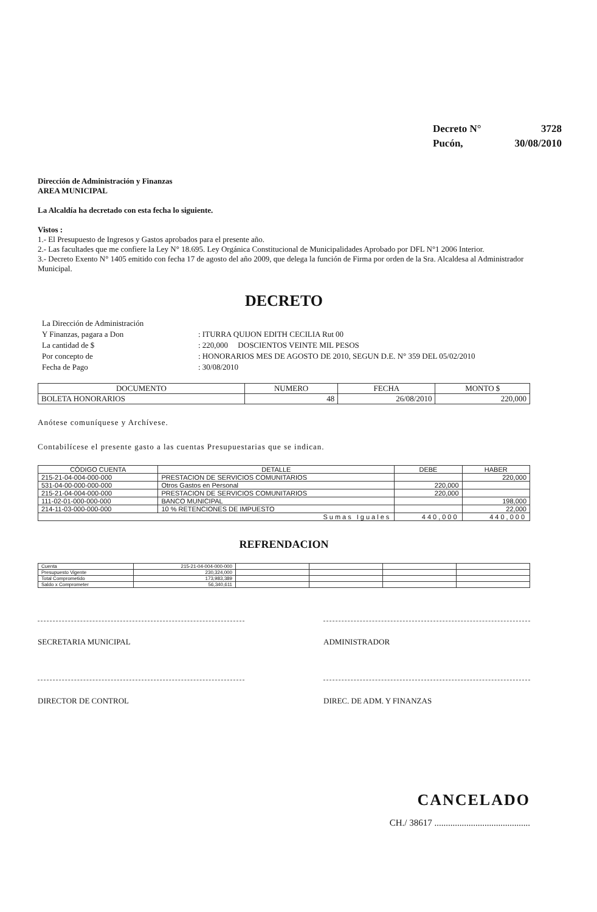| Decreto N° | 3728 |
| Pucón, | 30/08/2010 |
Dirección de Administración y Finanzas
AREA MUNICIPAL
La Alcaldía ha decretado con esta fecha lo siguiente.
Vistos :
1.- El Presupuesto de Ingresos y Gastos aprobados para el presente año.
2.- Las facultades que me confiere la Ley N° 18.695. Ley Orgánica Constitucional de Municipalidades Aprobado por DFL N°1 2006 Interior.
3.- Decreto Exento N° 1405 emitido con fecha 17 de agosto del año 2009, que delega la función de Firma por orden de la Sra. Alcaldesa al Administrador Municipal.
DECRETO
| La Dirección de Administración | |
| Y Finanzas, pagara a Don | : ITURRA QUIJON EDITH CECILIA Rut 00 |
| La cantidad de $ | : 220,000 DOSCIENTOS VEINTE MIL PESOS |
| Por concepto de | : HONORARIOS MES DE AGOSTO DE 2010, SEGUN D.E. N° 359 DEL 05/02/2010 |
| Fecha de Pago | : 30/08/2010 |
| DOCUMENTO | NUMERO | FECHA | MONTO $ |
| --- | --- | --- | --- |
| BOLETA HONORARIOS | 48 | 26/08/2010 | 220,000 |
Anótese comuníquese y Archívese.
Contabilícese el presente gasto a las cuentas Presupuestarias que se indican.
| CÓDIGO CUENTA | DETALLE | DEBE | HABER |
| --- | --- | --- | --- |
| 215-21-04-004-000-000 | PRESTACION DE SERVICIOS COMUNITARIOS | | 220,000 |
| 531-04-00-000-000-000 | Otros Gastos en Personal | 220,000 | |
| 215-21-04-004-000-000 | PRESTACION DE SERVICIOS COMUNITARIOS | 220,000 | |
| 111-02-01-000-000-000 | BANCO MUNICIPAL | | 198,000 |
| 214-11-03-000-000-000 | 10 % RETENCIONES DE IMPUESTO | | 22,000 |
| Sumas Iguales | | 440,000 | 440,000 |
REFRENDACION
| Cuenta | 215-21-04-004-000-000 | | | | |
| Presupuesto Vigente | 230,324,000 | | | | |
| Total Comprometido | 173,983,389 | | | | |
| Saldo x Comprometer | 56,340,611 | | | | |
SECRETARIA MUNICIPAL ADMINISTRADOR
DIRECTOR DE CONTROL DIREC. DE ADM. Y FINANZAS
CANCELADO
CH./ 38617 ..........................................